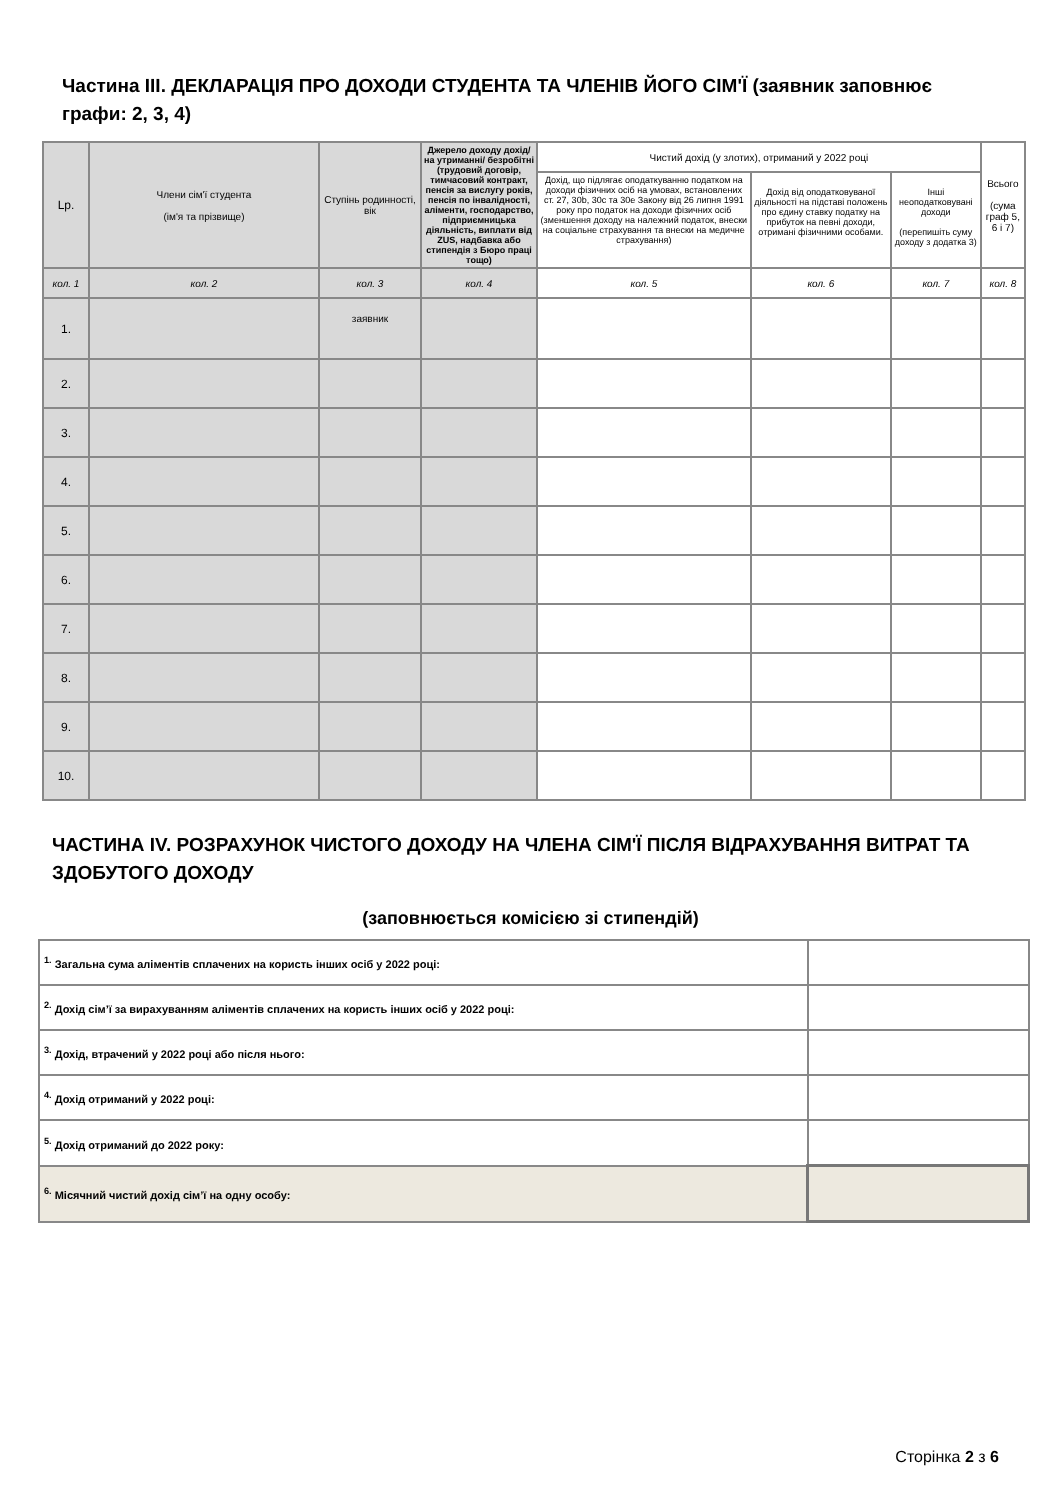Частина III. ДЕКЛАРАЦІЯ ПРО ДОХОДИ СТУДЕНТА ТА ЧЛЕНІВ ЙОГО СІМ'Ї (заявник заповнює графи: 2, 3, 4)
| Lp. | Члени сім'ї студента (ім'я та прізвище) | Ступінь родинності, вік | Джерело доходу дохід/на утриманні/ безробітні (трудовий договір, тимчасовий контракт, пенсія за вислугу років, пенсія по інвалідності, аліменти, господарство, підприємницька діяльність, виплати від ZUS, надбавка або стипендія з Бюро праці тощо) | Чистий дохід (у злотих), отриманий у 2022 році | | | Всього (сума граф 5, 6 і 7) |
| --- | --- | --- | --- | --- | --- | --- | --- |
| | | | | Дохід, що підлягає оподаткуванню податком на доходи фізичних осіб на умовах, встановлених ст. 27, 30b, 30c та 30e Закону від 26 липня 1991 року про податок на доходи фізичних осіб (зменшення доходу на належний податок, внески на соціальне страхування та внески на медичне страхування) | Дохід від оподатковуваної діяльності на підставі положень про єдину ставку податку на прибуток на певні доходи, отримані фізичними особами. | Інші неоподатковувані доходи (перепишіть суму доходу з додатка 3) | |
| кол. 1 | кол. 2 | кол. 3 | кол. 4 | кол. 5 | кол. 6 | кол. 7 | кол. 8 |
| 1. | | заявник | | | | | |
| 2. | | | | | | | |
| 3. | | | | | | | |
| 4. | | | | | | | |
| 5. | | | | | | | |
| 6. | | | | | | | |
| 7. | | | | | | | |
| 8. | | | | | | | |
| 9. | | | | | | | |
| 10. | | | | | | | |
ЧАСТИНА IV. РОЗРАХУНОК ЧИСТОГО ДОХОДУ НА ЧЛЕНА СІМ'Ї ПІСЛЯ ВІДРАХУВАННЯ ВИТРАТ ТА ЗДОБУТОГО ДОХОДУ
(заповнюється комісією зі стипендій)
| <sup>1.</sup> Загальна сума аліментів сплачених на користь інших осіб у 2022 році: | |
| <sup>2.</sup> Дохід сім’ї за вирахуванням аліментів сплачених на користь інших осіб у 2022 році: | |
| <sup>3.</sup> Дохід, втрачений у 2022 році або після нього: | |
| <sup>4.</sup> Дохід отриманий у 2022 році: | |
| <sup>5.</sup> Дохід отриманий до 2022 року: | |
| <sup>6.</sup> Місячний чистий дохід сім’ї на одну особу: | |
Сторінка 2 з 6